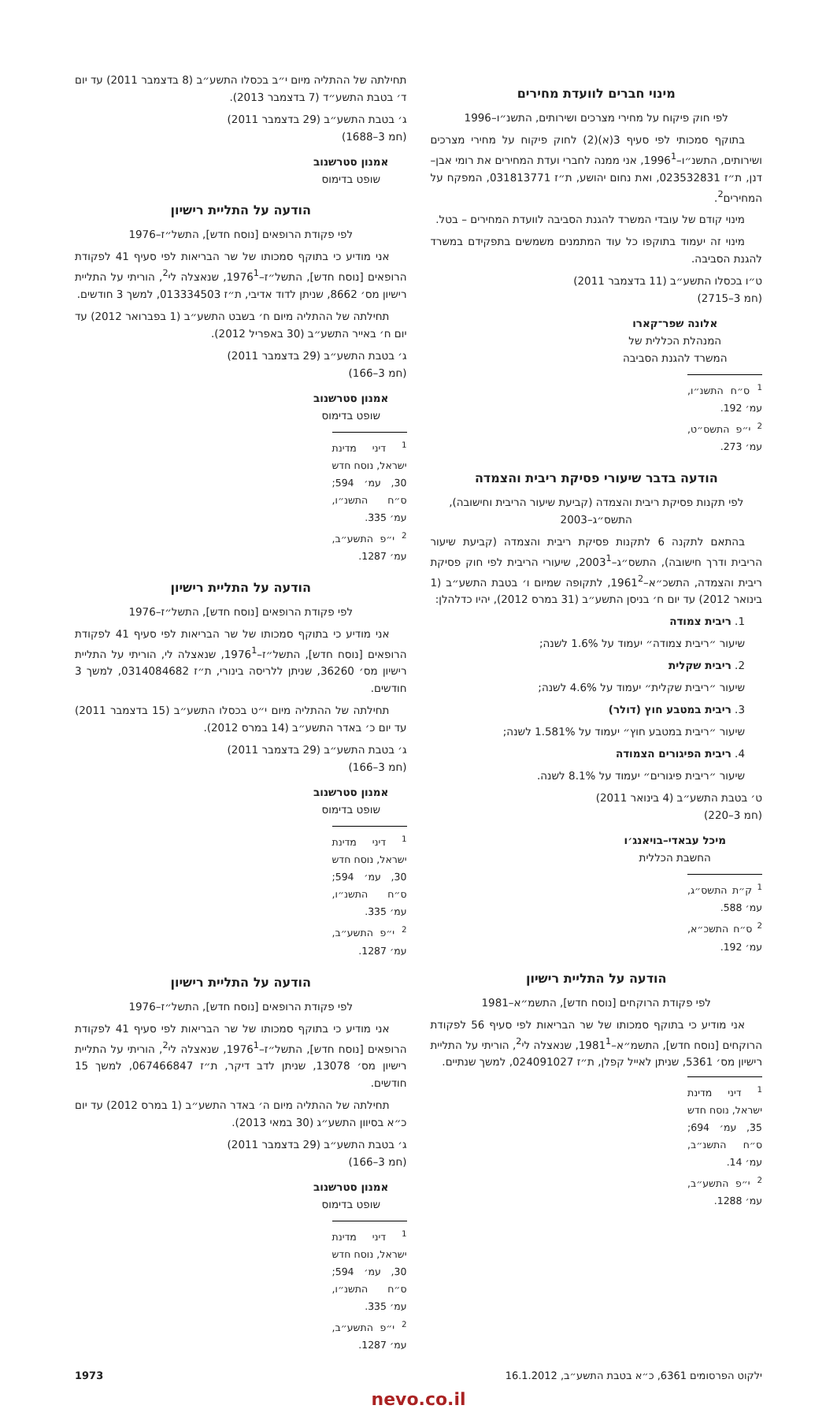מינוי חברים לוועדת מחירים
לפי חוק פיקוח על מחירי מצרכים ושירותים, התשנ״ו–1996
בתוקף סמכותי לפי סעיף 3(א)(2) לחוק פיקוח על מחירי מצרכים ושירותים, התשנ״ו–1996<sup>1</sup>, אני ממנה לחברי ועדת המחירים את רומי אבן–דנן, ת״ז 023532831, ואת נחום יהושע, ת״ז 031813771, המפקח על המחירים<sup>2</sup>.
מינוי קודם של עובדי המשרד להגנת הסביבה לוועדת המחירים – בטל.
מינוי זה יעמוד בתוקפו כל עוד המתמנים משמשים בתפקידם במשרד להגנת הסביבה.
ט״ו בכסלו התשע״ב (11 בדצמבר 2011)
(חמ 3–2715)
אלונה שפר־קארו
המנהלת הכללית של
המשרד להגנת הסביבה
<sup>1</sup> ס״ח התשנ״ו, עמ׳ 192.
<sup>2</sup> י״פ התשס״ט, עמ׳ 273.
הודעה בדבר שיעורי פסיקת ריבית והצמדה
לפי תקנות פסיקת ריבית והצמדה (קביעת שיעור הריבית וחישובה), התשס״ג–2003
בהתאם לתקנה 6 לתקנות פסיקת ריבית והצמדה (קביעת שיעור הריבית ודרך חישובה), התשס״ג–2003<sup>1</sup>, שיעורי הריבית לפי חוק פסיקת ריבית והצמדה, התשכ״א–1961<sup>2</sup>, לתקופה שמיום ו׳ בטבת התשע״ב (1 בינואר 2012) עד יום ח׳ בניסן התשע״ב (31 במרס 2012), יהיו כדלהלן:
1. ריבית צמודה
שיעור ״ריבית צמודה״ יעמוד על 1.6% לשנה;
2. ריבית שקלית
שיעור ״ריבית שקלית״ יעמוד על 4.6% לשנה;
3. ריבית במטבע חוץ (דולר)
שיעור ״ריבית במטבע חוץ״ יעמוד על 1.581% לשנה;
4. ריבית הפיגורים הצמודה
שיעור ״ריבית פיגורים״ יעמוד על 8.1% לשנה.
ט׳ בטבת התשע״ב (4 בינואר 2011)
(חמ 3–220)
מיכל עבאדי–בויאנג׳ו
החשבת הכללית
<sup>1</sup> ק״ת התשס״ג, עמ׳ 588.
<sup>2</sup> ס״ח התשכ״א, עמ׳ 192.
הודעה על התליית רישיון
לפי פקודת הרוקחים [נוסח חדש], התשמ״א–1981
אני מודיע כי בתוקף סמכותו של שר הבריאות לפי סעיף 56 לפקודת הרוקחים [נוסח חדש], התשמ״א–1981<sup>1</sup>, שנאצלה לי<sup>2</sup>, הוריתי על התליית רישיון מס׳ 5361, שניתן לאייל קפלן, ת״ז 024091027, למשך שנתיים.
<sup>1</sup> דיני מדינת ישראל, נוסח חדש 35, עמ׳ 694; ס״ח התשנ״ב, עמ׳ 14.
<sup>2</sup> י״פ התשע״ב, עמ׳ 1288.
תחילתה של ההתליה מיום י״ב בכסלו התשע״ב (8 בדצמבר 2011) עד יום ד׳ בטבת התשע״ד (7 בדצמבר 2013).
ג׳ בטבת התשע״ב (29 בדצמבר 2011)
(חמ 3–1688)
אמנון סטרשנוב
שופט בדימוס
הודעה על התליית רישיון
לפי פקודת הרופאים [נוסח חדש], התשל״ז–1976
אני מודיע כי בתוקף סמכותו של שר הבריאות לפי סעיף 41 לפקודת הרופאים [נוסח חדש], התשל״ז–1976<sup>1</sup>, שנאצלה לי<sup>2</sup>, הוריתי על התליית רישיון מס׳ 8662, שניתן לדוד אדיבי, ת״ז 013334503, למשך 3 חודשים.
תחילתה של ההתליה מיום ח׳ בשבט התשע״ב (1 בפברואר 2012) עד יום ח׳ באייר התשע״ב (30 באפריל 2012).
ג׳ בטבת התשע״ב (29 בדצמבר 2011)
(חמ 3–166)
אמנון סטרשנוב
שופט בדימוס
<sup>1</sup> דיני מדינת ישראל, נוסח חדש 30, עמ׳ 594; ס״ח התשנ״ו, עמ׳ 335.
<sup>2</sup> י״פ התשע״ב, עמ׳ 1287.
הודעה על התליית רישיון
לפי פקודת הרופאים [נוסח חדש], התשל״ז–1976
אני מודיע כי בתוקף סמכותו של שר הבריאות לפי סעיף 41 לפקודת הרופאים [נוסח חדש], התשל״ז–1976<sup>1</sup>, שנאצלה לי, הוריתי על התליית רישיון מס׳ 36260, שניתן ללריסה בינורי, ת״ז 0314084682, למשך 3 חודשים.
תחילתה של ההתליה מיום י״ט בכסלו התשע״ב (15 בדצמבר 2011) עד יום כ׳ באדר התשע״ב (14 במרס 2012).
ג׳ בטבת התשע״ב (29 בדצמבר 2011)
(חמ 3–166)
אמנון סטרשנוב
שופט בדימוס
<sup>1</sup> דיני מדינת ישראל, נוסח חדש 30, עמ׳ 594; ס״ח התשנ״ו, עמ׳ 335.
<sup>2</sup> י״פ התשע״ב, עמ׳ 1287.
הודעה על התליית רישיון
לפי פקודת הרופאים [נוסח חדש], התשל״ז–1976
אני מודיע כי בתוקף סמכותו של שר הבריאות לפי סעיף 41 לפקודת הרופאים [נוסח חדש], התשל״ז–1976<sup>1</sup>, שנאצלה לי<sup>2</sup>, הוריתי על התליית רישיון מס׳ 13078, שניתן לדב דיקר, ת״ז 067466847, למשך 15 חודשים.
תחילתה של ההתליה מיום ה׳ באדר התשע״ב (1 במרס 2012) עד יום כ״א בסיוון התשע״ג (30 במאי 2013).
ג׳ בטבת התשע״ב (29 בדצמבר 2011)
(חמ 3–166)
אמנון סטרשנוב
שופט בדימוס
<sup>1</sup> דיני מדינת ישראל, נוסח חדש 30, עמ׳ 594; ס״ח התשנ״ו, עמ׳ 335.
<sup>2</sup> י״פ התשע״ב, עמ׳ 1287.
ילקוט הפרסומים 6361, כ״א בטבת התשע״ב, 16.1.2012 1973
nevo.co.il